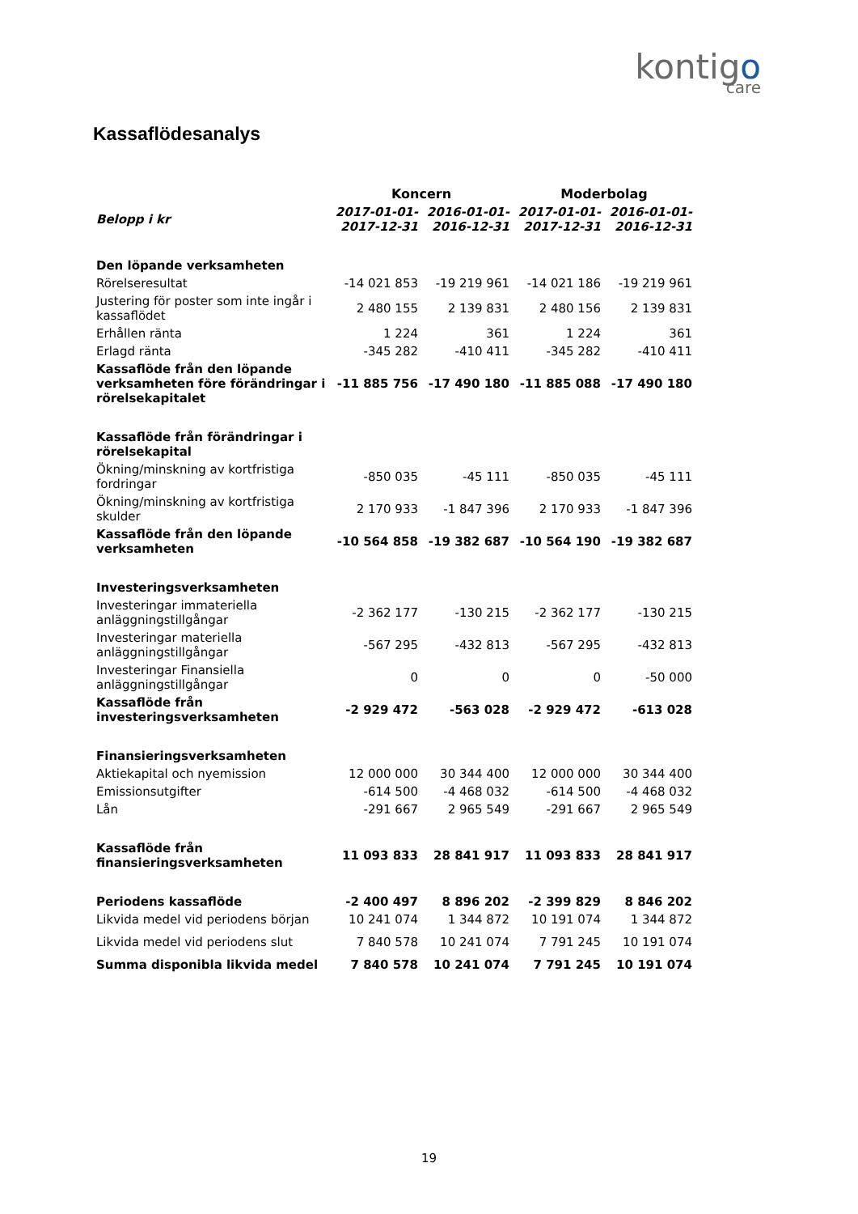kontigo
care
Kassaflödesanalys
| | Koncern | | Moderbolag | |
| Belopp i kr | 2017-01-01- 2017-12-31 | 2016-01-01- 2016-12-31 | 2017-01-01- 2017-12-31 | 2016-01-01- 2016-12-31 |
| Den löpande verksamheten | | | | |
| Rörelseresultat | -14 021 853 | -19 219 961 | -14 021 186 | -19 219 961 |
| Justering för poster som inte ingår i kassaflödet | 2 480 155 | 2 139 831 | 2 480 156 | 2 139 831 |
| Erhållen ränta | 1 224 | 361 | 1 224 | 361 |
| Erlagd ränta | -345 282 | -410 411 | -345 282 | -410 411 |
| Kassaflöde från den löpande verksamheten före förändringar i rörelsekapitalet | -11 885 756 | -17 490 180 | -11 885 088 | -17 490 180 |
| Kassaflöde från förändringar i rörelsekapital | | | | |
| Ökning/minskning av kortfristiga fordringar | -850 035 | -45 111 | -850 035 | -45 111 |
| Ökning/minskning av kortfristiga skulder | 2 170 933 | -1 847 396 | 2 170 933 | -1 847 396 |
| Kassaflöde från den löpande verksamheten | -10 564 858 | -19 382 687 | -10 564 190 | -19 382 687 |
| Investeringsverksamheten | | | | |
| Investeringar immateriella anläggningstillgångar | -2 362 177 | -130 215 | -2 362 177 | -130 215 |
| Investeringar materiella anläggningstillgångar | -567 295 | -432 813 | -567 295 | -432 813 |
| Investeringar Finansiella anläggningstillgångar | 0 | 0 | 0 | -50 000 |
| Kassaflöde från investeringsverksamheten | -2 929 472 | -563 028 | -2 929 472 | -613 028 |
| Finansieringsverksamheten | | | | |
| Aktiekapital och nyemission | 12 000 000 | 30 344 400 | 12 000 000 | 30 344 400 |
| Emissionsutgifter | -614 500 | -4 468 032 | -614 500 | -4 468 032 |
| Lån | -291 667 | 2 965 549 | -291 667 | 2 965 549 |
| Kassaflöde från finansieringsverksamheten | 11 093 833 | 28 841 917 | 11 093 833 | 28 841 917 |
| Periodens kassaflöde | -2 400 497 | 8 896 202 | -2 399 829 | 8 846 202 |
| Likvida medel vid periodens början | 10 241 074 | 1 344 872 | 10 191 074 | 1 344 872 |
| Likvida medel vid periodens slut | 7 840 578 | 10 241 074 | 7 791 245 | 10 191 074 |
| Summa disponibla likvida medel | 7 840 578 | 10 241 074 | 7 791 245 | 10 191 074 |
19